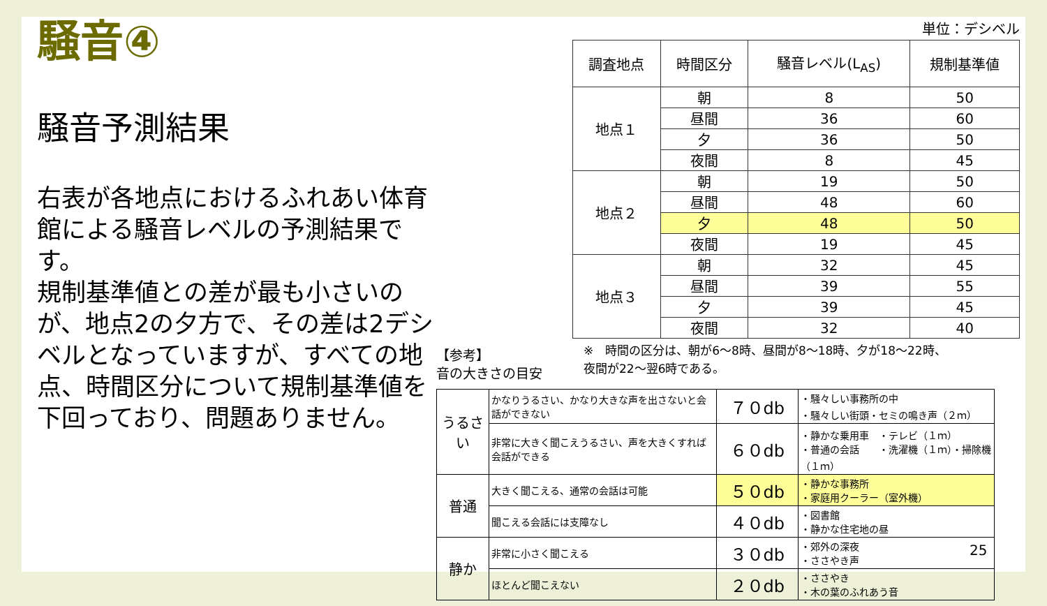騒音④
騒音予測結果
右表が各地点におけるふれあい体育館による騒音レベルの予測結果です。
規制基準値との差が最も小さいのが、地点2の夕方で、その差は2デシベルとなっていますが、すべての地点、時間区分について規制基準値を下回っており、問題ありません。
単位：デシベル
| 調査地点 | 時間区分 | 騒音レベル(L<sub>AS</sub>) | 規制基準値 |
| --- | --- | --- | --- |
| 地点１ | 朝 | 8 | 50 |
| | 昼間 | 36 | 60 |
| | 夕 | 36 | 50 |
| | 夜間 | 8 | 45 |
| 地点２ | 朝 | 19 | 50 |
| | 昼間 | 48 | 60 |
| | 夕 | 48 | 50 |
| | 夜間 | 19 | 45 |
| 地点３ | 朝 | 32 | 45 |
| | 昼間 | 39 | 55 |
| | 夕 | 39 | 45 |
| | 夜間 | 32 | 40 |
※　時間の区分は、朝が6～8時、昼間が8～18時、夕が18～22時、
夜間が22～翌6時である。
【参考】
音の大きさの目安
| うるさい | かなりうるさい、かなり大きな声を出さないと会話ができない | ７０db | ・騒々しい事務所の中 ・騒々しい街頭・セミの鳴き声（２ｍ） |
| | 非常に大きく聞こえうるさい、声を大きくすれば会話ができる | ６０db | ・静かな乗用車 ・テレビ（１ｍ） ・普通の会話 ・洗濯機（１ｍ）・掃除機（１ｍ） |
| 普通 | 大きく聞こえる、通常の会話は可能 | ５０db | ・静かな事務所 ・家庭用クーラー（室外機） |
| | 聞こえる会話には支障なし | ４０db | ・図書館 ・静かな住宅地の昼 |
| 静か | 非常に小さく聞こえる | ３０db | ・郊外の深夜 ・ささやき声 |
| | ほとんど聞こえない | ２０db | ・ささやき ・木の葉のふれあう音 |
25